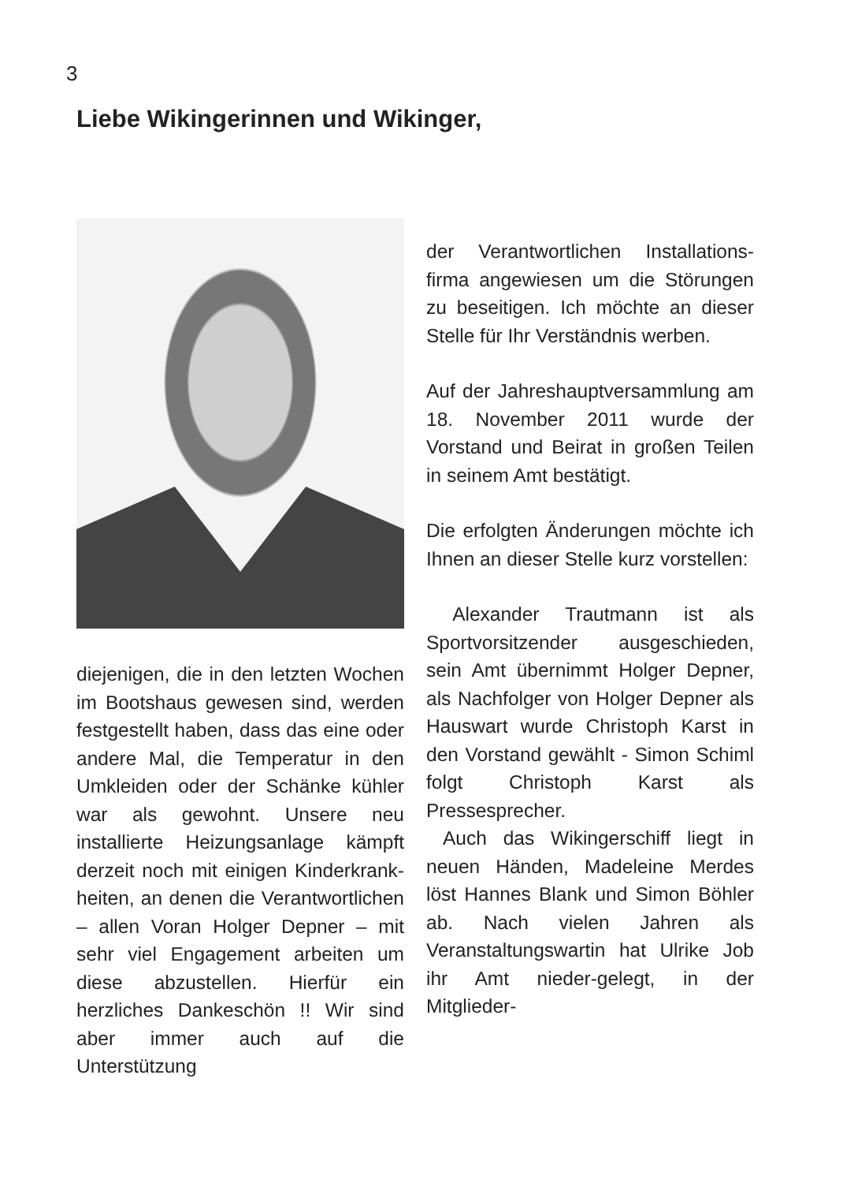3
Liebe Wikingerinnen und Wikinger,
diejenigen, die in den letzten Wochen im Bootshaus gewesen sind, werden festgestellt haben, dass das eine oder andere Mal, die Temperatur in den Umkleiden oder der Schänke kühler war als gewohnt. Unsere neu installierte Heizungsanlage kämpft derzeit noch mit einigen Kinderkrank-heiten, an denen die Verantwortlichen – allen Voran Holger Depner – mit sehr viel Engagement arbeiten um diese abzustellen. Hierfür ein herzliches Dankeschön !! Wir sind aber immer auch auf die Unterstützung
der Verantwortlichen Installations-firma angewiesen um die Störungen zu beseitigen. Ich möchte an dieser Stelle für Ihr Verständnis werben.
Auf der Jahreshauptversammlung am 18. November 2011 wurde der Vorstand und Beirat in großen Teilen in seinem Amt bestätigt.
Die erfolgten Änderungen möchte ich Ihnen an dieser Stelle kurz vorstellen:
Alexander Trautmann ist als Sportvorsitzender ausgeschieden, sein Amt übernimmt Holger Depner, als Nachfolger von Holger Depner als Hauswart wurde Christoph Karst in den Vorstand gewählt - Simon Schiml folgt Christoph Karst als Pressesprecher.
Auch das Wikingerschiff liegt in neuen Händen, Madeleine Merdes löst Hannes Blank und Simon Böhler ab. Nach vielen Jahren als Veranstaltungswartin hat Ulrike Job ihr Amt nieder-gelegt, in der Mitglieder-